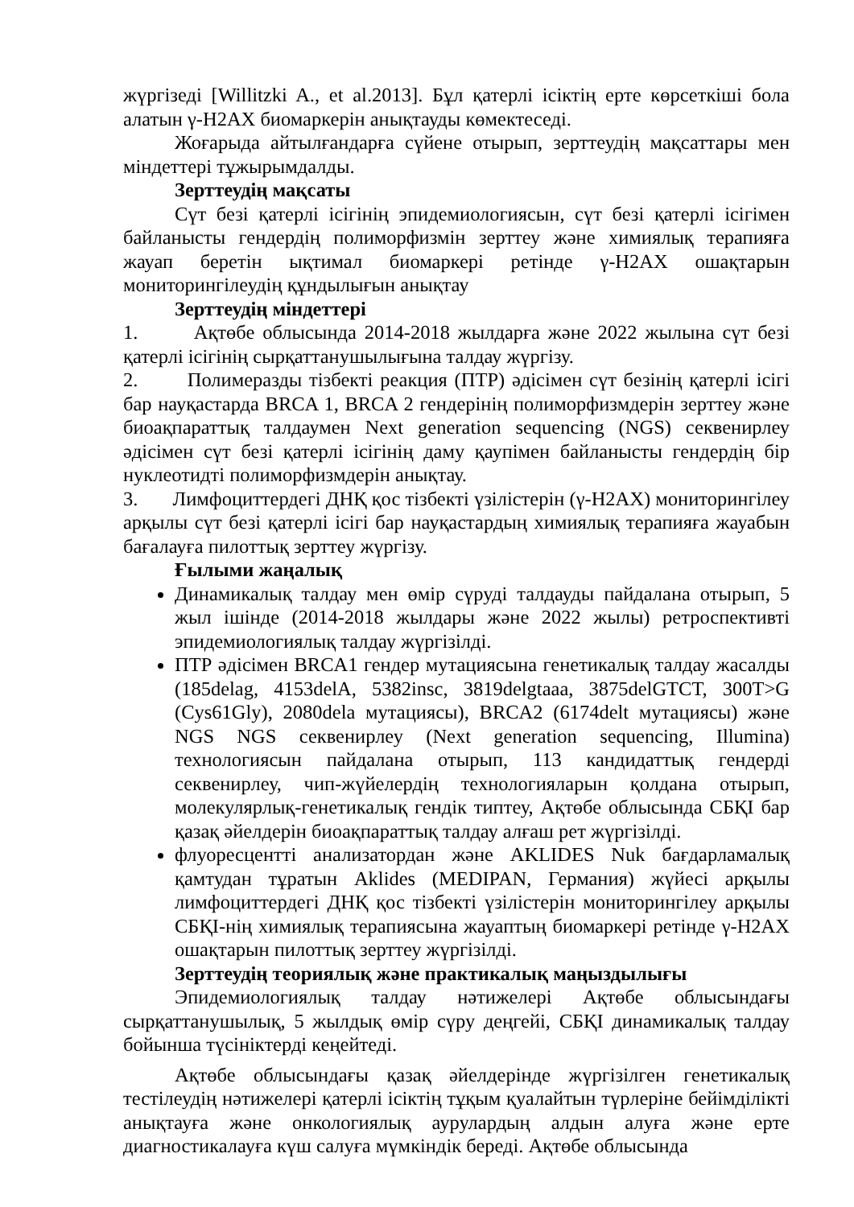жүргізеді [Willitzki A., et al.2013]. Бұл қатерлі ісіктің ерте көрсеткіші бола алатын γ-H2AX биомаркерін анықтауды көмектеседі.
Жоғарыда айтылғандарға сүйене отырып, зерттеудің мақсаттары мен міндеттері тұжырымдалды.
Зерттеудің мақсаты
Сүт безі қатерлі ісігінің эпидемиологиясын, сүт безі қатерлі ісігімен байланысты гендердің полиморфизмін зерттеу және химиялық терапияға жауап беретін ықтимал биомаркері ретінде γ-H2AX ошақтарын мониторингілеудің құндылығын анықтау
Зерттеудің міндеттері
1. Ақтөбе облысында 2014-2018 жылдарға және 2022 жылына сүт безі қатерлі ісігінің сырқаттанушылығына талдау жүргізу.
2. Полимеразды тізбекті реакция (ПТР) әдісімен сүт безінің қатерлі ісігі бар науқастарда BRCA 1, BRCA 2 гендерінің полиморфизмдерін зерттеу және биоақпараттық талдаумен Next generation sequencing (NGS) секвенирлеу әдісімен сүт безі қатерлі ісігінің даму қаупімен байланысты гендердің бір нуклеотидті полиморфизмдерін анықтау.
3. Лимфоциттердегі ДНҚ қос тізбекті үзілістерін (γ-H2AX) мониторингілеу арқылы сүт безі қатерлі ісігі бар науқастардың химиялық терапияға жауабын бағалауға пилоттық зерттеу жүргізу.
Ғылыми жаңалық
Динамикалық талдау мен өмір сүруді талдауды пайдалана отырып, 5 жыл ішінде (2014-2018 жылдары және 2022 жылы) ретроспективті эпидемиологиялық талдау жүргізілді.
ПТР әдісімен BRCA1 гендер мутациясына генетикалық талдау жасалды (185delag, 4153delA, 5382insc, 3819delgtaaa, 3875delGTCT, 300T>G (Cys61Gly), 2080dela мутациясы), BRCA2 (6174delt мутациясы) және NGS NGS секвенирлеу (Next generation sequencing, Illumina) технологиясын пайдалана отырып, 113 кандидаттық гендерді секвенирлеу, чип-жүйелердің технологияларын қолдана отырып, молекулярлық-генетикалық гендік типтеу, Ақтөбе облысында СБҚІ бар қазақ әйелдерін биоақпараттық талдау алғаш рет жүргізілді.
флуоресцентті анализатордан және AKLIDES Nuk бағдарламалық қамтудан тұратын Aklides (MEDIPAN, Германия) жүйесі арқылы лимфоциттердегі ДНҚ қос тізбекті үзілістерін мониторингілеу арқылы СБҚІ-нің химиялық терапиясына жауаптың биомаркері ретінде γ-H2AX ошақтарын пилоттық зерттеу жүргізілді.
Зерттеудің теориялық және практикалық маңыздылығы
Эпидемиологиялық талдау нәтижелері Ақтөбе облысындағы сырқаттанушылық, 5 жылдық өмір сүру деңгейі, СБҚІ динамикалық талдау бойынша түсініктерді кеңейтеді.
Ақтөбе облысындағы қазақ әйелдерінде жүргізілген генетикалық тестілеудің нәтижелері қатерлі ісіктің тұқым қуалайтын түрлеріне бейімділікті анықтауға және онкологиялық аурулардың алдын алуға және ерте диагностикалауға күш салуға мүмкіндік береді. Ақтөбе облысында